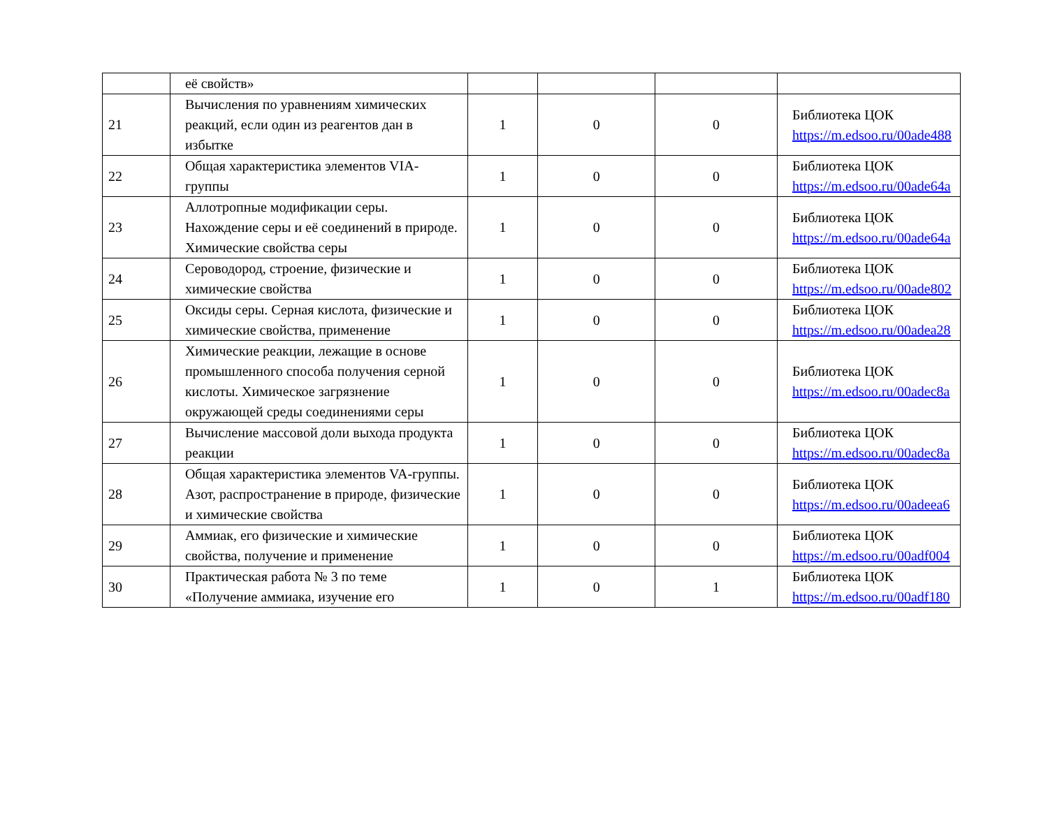| | её свойств» | | | | |
| 21 | Вычисления по уравнениям химических реакций, если один из реагентов дан в избытке | 1 | 0 | 0 | Библиотека ЦОК https://m.edsoo.ru/00ade488 |
| 22 | Общая характеристика элементов VIA-группы | 1 | 0 | 0 | Библиотека ЦОК https://m.edsoo.ru/00ade64a |
| 23 | Аллотропные модификации серы. Нахождение серы и её соединений в природе. Химические свойства серы | 1 | 0 | 0 | Библиотека ЦОК https://m.edsoo.ru/00ade64a |
| 24 | Сероводород, строение, физические и химические свойства | 1 | 0 | 0 | Библиотека ЦОК https://m.edsoo.ru/00ade802 |
| 25 | Оксиды серы. Серная кислота, физические и химические свойства, применение | 1 | 0 | 0 | Библиотека ЦОК https://m.edsoo.ru/00adea28 |
| 26 | Химические реакции, лежащие в основе промышленного способа получения серной кислоты. Химическое загрязнение окружающей среды соединениями серы | 1 | 0 | 0 | Библиотека ЦОК https://m.edsoo.ru/00adec8a |
| 27 | Вычисление массовой доли выхода продукта реакции | 1 | 0 | 0 | Библиотека ЦОК https://m.edsoo.ru/00adec8a |
| 28 | Общая характеристика элементов VA-группы. Азот, распространение в природе, физические и химические свойства | 1 | 0 | 0 | Библиотека ЦОК https://m.edsoo.ru/00adeea6 |
| 29 | Аммиак, его физические и химические свойства, получение и применение | 1 | 0 | 0 | Библиотека ЦОК https://m.edsoo.ru/00adf004 |
| 30 | Практическая работа № 3 по теме «Получение аммиака, изучение его | 1 | 0 | 1 | Библиотека ЦОК https://m.edsoo.ru/00adf180 |